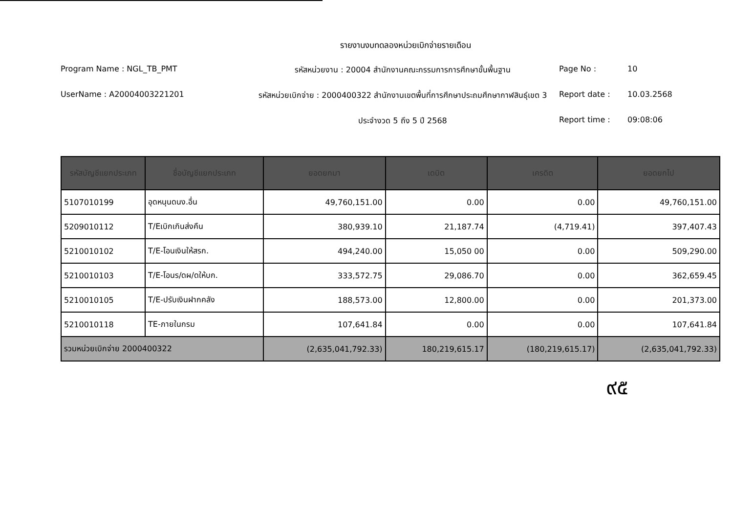รายงานงบทดลองหน่วยเบิกจ่ายรายเดือน
Program Name : NGL_TB_PMT
รหัสหน่วยงาน : 20004 สำนักงานคณะกรรมการการศึกษาขั้นพื้นฐาน
Page No :
10
UserName : A20004003221201
รหัสหน่วยเบิกจ่าย : 2000400322 สำนักงานเขตพื้นที่การศึกษาประถมศึกษากาฬสินธุ์เขต 3
Report date :
10.03.2568
ประจำงวด 5 ถึง 5 ปี 2568
Report time :
09:08:06
| รหัสบัญชีแยกประเภท | ชื่อบัญชีแยกประเภท | ยอดยกมา | เดบิต | เครดิต | ยอดยกไป |
| --- | --- | --- | --- | --- | --- |
| 5107010199 | อุดหนุนดนง.อื่น | 49,760,151.00 | 0.00 | 0.00 | 49,760,151.00 |
| 5209010112 | T/Eเบิกเกินส่งคืน | 380,939.10 | 21,187.74 | (4,719.41) | 397,407.43 |
| 5210010102 | T/E-โอนเงินให้สรก. | 494,240.00 | 15,050 00 | 0.00 | 509,290.00 |
| 5210010103 | T/E-โอนร/ดผ/ดให้บก. | 333,572.75 | 29,086.70 | 0.00 | 362,659.45 |
| 5210010105 | T/E-ปรับเงินฝากคลัง | 188,573.00 | 12,800.00 | 0.00 | 201,373.00 |
| 5210010118 | TE-ภายในกรม | 107,641.84 | 0.00 | 0.00 | 107,641.84 |
| รวมหน่วยเบิกจ่าย 2000400322 | | (2,635,041,792.33) | 180,219,615.17 | (180,219,615.17) | (2,635,041,792.33) |
๙๕